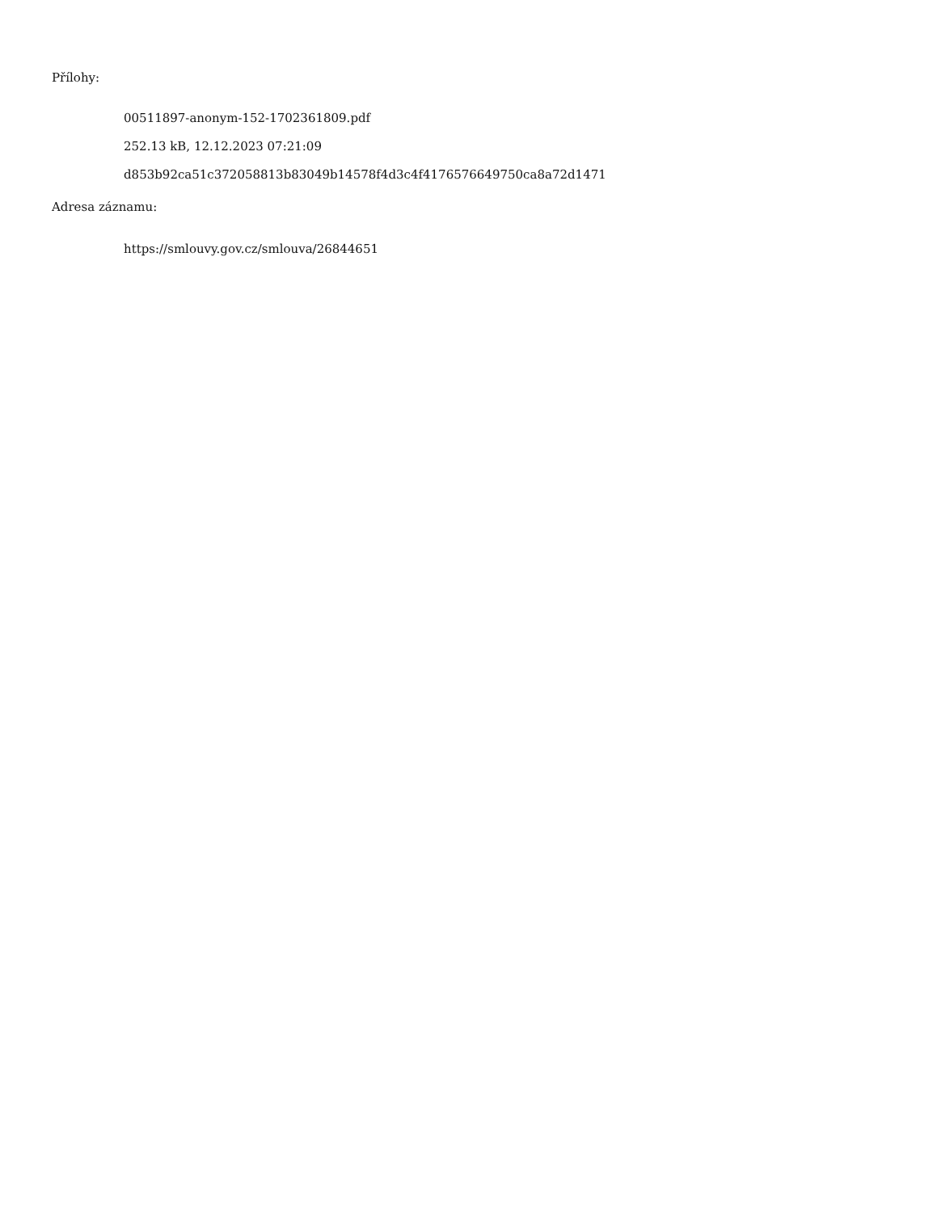Přílohy:
00511897-anonym-152-1702361809.pdf
252.13 kB, 12.12.2023 07:21:09
d853b92ca51c372058813b83049b14578f4d3c4f4176576649750ca8a72d1471
Adresa záznamu:
https://smlouvy.gov.cz/smlouva/26844651